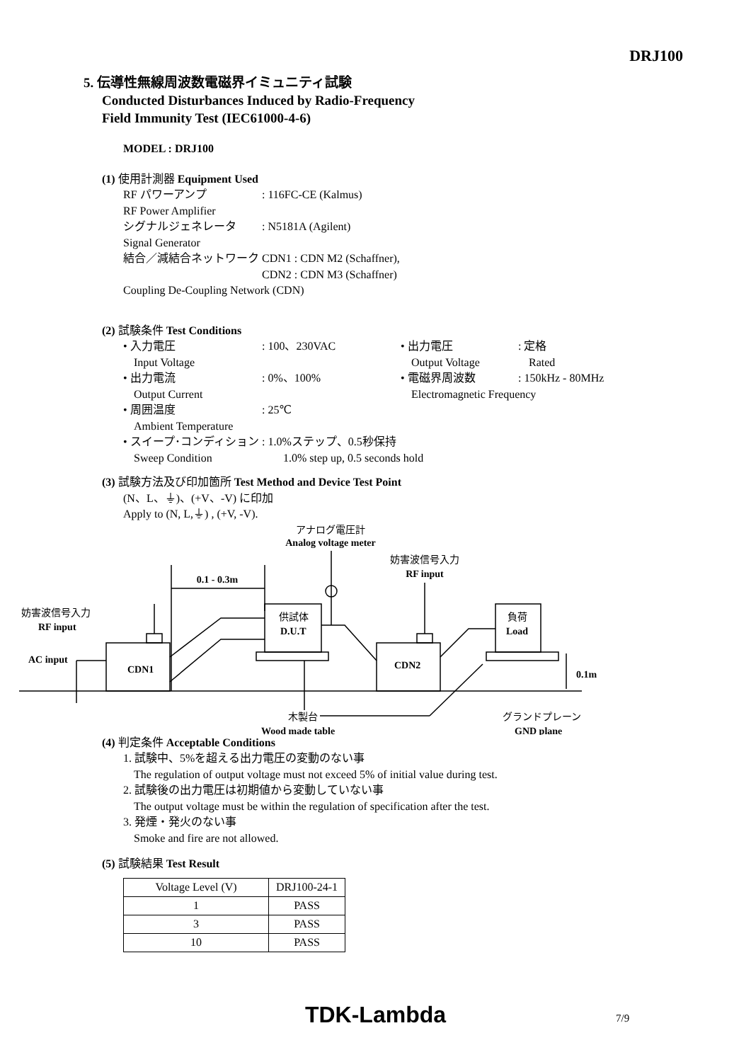DRJ100
5. 伝導性無線周波数電磁界イミュニティ試験
Conducted Disturbances Induced by Radio-Frequency
Field Immunity Test (IEC61000-4-6)
MODEL : DRJ100
(1) 使用計測器 Equipment Used
RF パワーアンプ: 116FC-CE (Kalmus)
RF Power Amplifier
シグナルジェネレータ: N5181A (Agilent)
Signal Generator
結合／減結合ネットワーク CDN1 : CDN M2 (Schaffner),
CDN2 : CDN M3 (Schaffner)
Coupling De-Coupling Network (CDN)
(2) 試験条件 Test Conditions
• 入力電圧: 100、230VAC • 出力電圧: 定格
Input Voltage Output Voltage Rated
• 出力電流: 0%、100% • 電磁界周波数: 150kHz - 80MHz
Output Current Electromagnetic Frequency
• 周囲温度: 25℃
Ambient Temperature
• スイープ･コンディション: 1.0%ステップ、0.5秒保持
Sweep Condition 1.0% step up, 0.5 seconds hold
(3) 試験方法及び印加箇所 Test Method and Device Test Point
(N、L、⏚)、(+V、-V) に印加
Apply to (N, L,⏚) , (+V, -V).
アナログ電圧計
Analog voltage meter
妨害波信号入力
RF input
0.1 - 0.3m
妨害波信号入力
RF input
AC input
CDN1
供試体
D.U.T
CDN2
負荷
Load
0.1m
木製台
Wood made table
グランドプレーン
GND plane
(4) 判定条件 Acceptable Conditions
1. 試験中、5%を超える出力電圧の変動のない事
The regulation of output voltage must not exceed 5% of initial value during test.
2. 試験後の出力電圧は初期値から変動していない事
The output voltage must be within the regulation of specification after the test.
3. 発煙・発火のない事
Smoke and fire are not allowed.
(5) 試験結果 Test Result
| Voltage Level (V) | DRJ100-24-1 |
| --- | --- |
| 1 | PASS |
| 3 | PASS |
| 10 | PASS |
TDK-Lambda 7/9